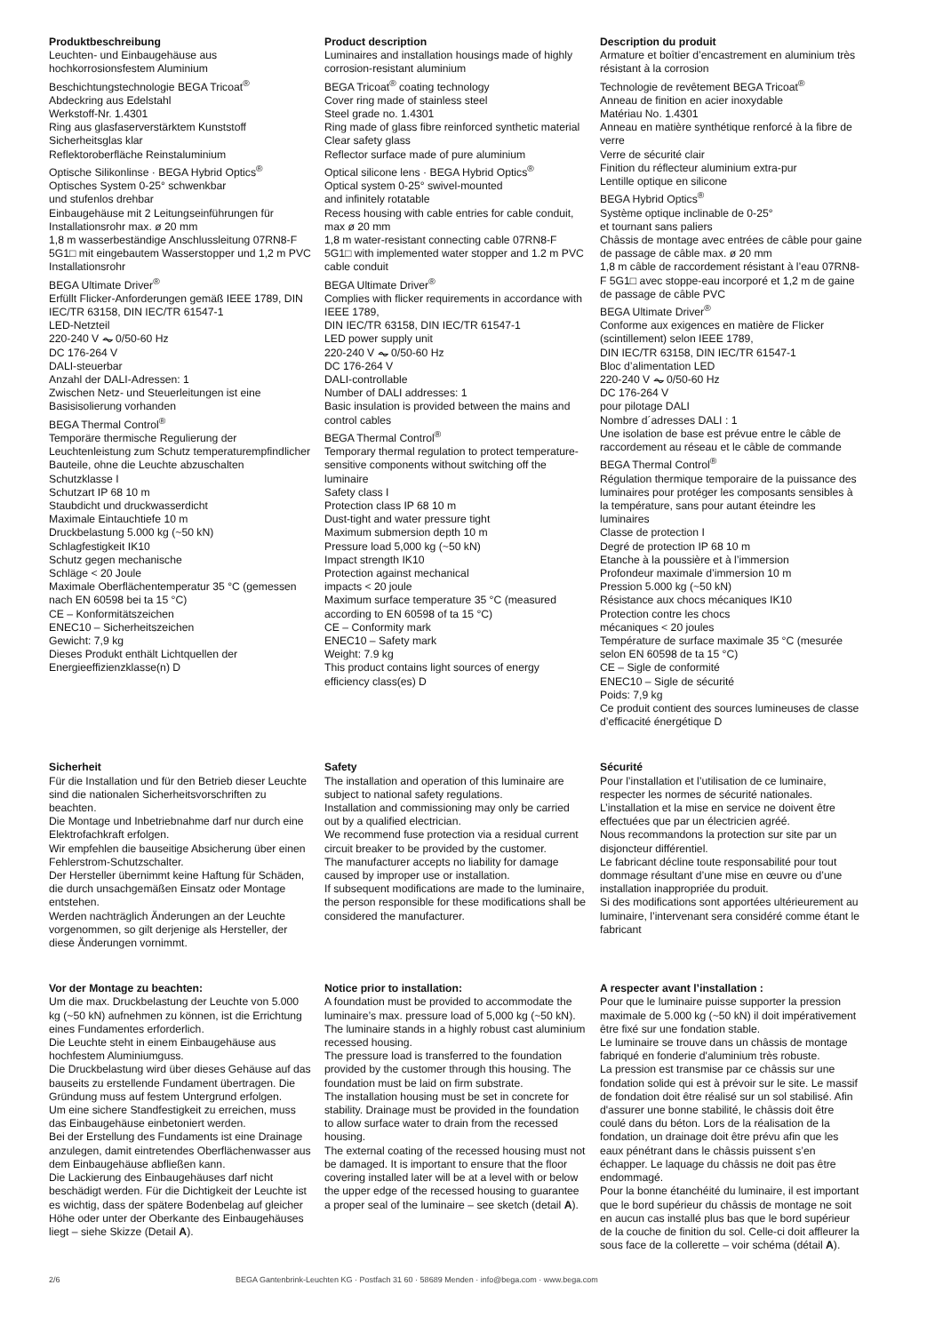Produktbeschreibung
Leuchten- und Einbaugehäuse aus
hochkorrosionsfestem Aluminium
Beschichtungstechnologie BEGA Tricoat<sup>®</sup>
Abdeckring aus Edelstahl
Werkstoff-Nr. 1.4301
Ring aus glasfaserverstärktem Kunststoff
Sicherheitsglas klar
Reflektoroberfläche Reinstaluminium
Optische Silikonlinse · BEGA Hybrid Optics<sup>®</sup>
Optisches System 0-25° schwenkbar
und stufenlos drehbar
Einbaugehäuse mit 2 Leitungseinführungen für Installationsrohr max. ø 20 mm
1,8 m wasserbeständige Anschlussleitung 07RN8-F 5G1□ mit eingebautem Wasserstopper und 1,2 m PVC Installationsrohr
BEGA Ultimate Driver<sup>®</sup>
Erfüllt Flicker-Anforderungen gemäß IEEE 1789, DIN IEC/TR 63158, DIN IEC/TR 61547-1
LED-Netzteil
220-240 V ⏦ 0/50-60 Hz
DC 176-264 V
DALI-steuerbar
Anzahl der DALI-Adressen: 1
Zwischen Netz- und Steuerleitungen ist eine Basisisolierung vorhanden
BEGA Thermal Control<sup>®</sup>
Temporäre thermische Regulierung der Leuchtenleistung zum Schutz temperatur­empfindlicher Bauteile, ohne die Leuchte abzuschalten
Schutzklasse I
Schutzart IP 68 10 m
Staubdicht und druckwasserdicht
Maximale Eintauchtiefe 10 m
Druckbelastung 5.000 kg (~50 kN)
Schlagfestigkeit IK10
Schutz gegen mechanische
Schläge < 20 Joule
Maximale Oberflächentemperatur 35 °C (gemessen nach EN 60598 bei ta 15 °C)
CE – Konformitätszeichen
ENEC10 – Sicherheitszeichen
Gewicht: 7,9 kg
Dieses Produkt enthält Lichtquellen der Energieeffizienzklasse(n) D
Product description
Luminaires and installation housings made of highly corrosion-resistant aluminium
BEGA Tricoat<sup>®</sup> coating technology
Cover ring made of stainless steel
Steel grade no. 1.4301
Ring made of glass fibre reinforced synthetic material
Clear safety glass
Reflector surface made of pure aluminium
Optical silicone lens · BEGA Hybrid Optics<sup>®</sup>
Optical system 0-25° swivel-mounted
and infinitely rotatable
Recess housing with cable entries for cable conduit, max ø 20 mm
1,8 m water-resistant connecting cable 07RN8-F 5G1□ with implemented water stopper and 1.2 m PVC cable conduit
BEGA Ultimate Driver<sup>®</sup>
Complies with flicker requirements in accordance with IEEE 1789,
DIN IEC/TR 63158, DIN IEC/TR 61547-1
LED power supply unit
220-240 V ⏦ 0/50-60 Hz
DC 176-264 V
DALI-controllable
Number of DALI addresses: 1
Basic insulation is provided between the mains and control cables
BEGA Thermal Control<sup>®</sup>
Temporary thermal regulation to protect temperature-sensitive components without switching off the luminaire
Safety class I
Protection class IP 68 10 m
Dust-tight and water pressure tight
Maximum submersion depth 10 m
Pressure load 5,000 kg (~50 kN)
Impact strength IK10
Protection against mechanical
impacts < 20 joule
Maximum surface temperature 35 °C (measured according to EN 60598 of ta 15 °C)
CE – Conformity mark
ENEC10 – Safety mark
Weight: 7.9 kg
This product contains light sources of energy efficiency class(es) D
Description du produit
Armature et boîtier d’encastrement en aluminium très résistant à la corrosion
Technologie de revêtement BEGA Tricoat<sup>®</sup>
Anneau de finition en acier inoxydable
Matériau No. 1.4301
Anneau en matière synthétique renforcé à la fibre de verre
Verre de sécurité clair
Finition du réflecteur aluminium extra-pur
Lentille optique en silicone
BEGA Hybrid Optics<sup>®</sup>
Système optique inclinable de 0-25°
et tournant sans paliers
Châssis de montage avec entrées de câble pour gaine de passage de câble max. ø 20 mm
1,8 m câble de raccordement résistant à l’eau 07RN8-F 5G1□ avec stoppe-eau incorporé et 1,2 m de gaine de passage de câble PVC
BEGA Ultimate Driver<sup>®</sup>
Conforme aux exigences en matière de Flicker (scintillement) selon IEEE 1789,
DIN IEC/TR 63158, DIN IEC/TR 61547-1
Bloc d’alimentation LED
220-240 V ⏦ 0/50-60 Hz
DC 176-264 V
pour pilotage DALI
Nombre d´adresses DALI : 1
Une isolation de base est prévue entre le câble de raccordement au réseau et le câble de commande
BEGA Thermal Control<sup>®</sup>
Régulation thermique temporaire de la puissance des luminaires pour protéger les composants sensibles à la température, sans pour autant éteindre les luminaires
Classe de protection I
Degré de protection IP 68 10 m
Etanche à la poussière et à l’immersion
Profondeur maximale d’immersion 10 m
Pression 5.000 kg (~50 kN)
Résistance aux chocs mécaniques IK10
Protection contre les chocs
mécaniques < 20 joules
Température de surface maximale 35 °C (mesurée selon EN 60598 de ta 15 °C)
CE – Sigle de conformité
ENEC10 – Sigle de sécurité
Poids: 7,9 kg
Ce produit contient des sources lumineuses de classe d’efficacité énergétique D
Sicherheit
Für die Installation und für den Betrieb dieser Leuchte sind die nationalen Sicherheitsvorschriften zu beachten.
Die Montage und Inbetriebnahme darf nur durch eine Elektrofachkraft erfolgen.
Wir empfehlen die bauseitige Absicherung über einen Fehlerstrom-Schutzschalter.
Der Hersteller übernimmt keine Haftung für Schäden, die durch unsachgemäßen Einsatz oder Montage entstehen.
Werden nachträglich Änderungen an der Leuchte vorgenommen, so gilt derjenige als Hersteller, der diese Änderungen vornimmt.
Safety
The installation and operation of this luminaire are subject to national safety regulations.
Installation and commissioning may only be carried out by a qualified electrician.
We recommend fuse protection via a residual current circuit breaker to be provided by the customer.
The manufacturer accepts no liability for damage caused by improper use or installation.
If subsequent modifications are made to the luminaire, the person responsible for these modifications shall be considered the manufacturer.
Sécurité
Pour l’installation et l’utilisation de ce luminaire, respecter les normes de sécurité nationales.
L’installation et la mise en service ne doivent être effectuées que par un électricien agréé.
Nous recommandons la protection sur site par un disjoncteur différentiel.
Le fabricant décline toute responsabilité pour tout dommage résultant d’une mise en œuvre ou d’une installation inappropriée du produit.
Si des modifications sont apportées ultérieurement au luminaire, l’intervenant sera considéré comme étant le fabricant
Vor der Montage zu beachten:
Um die max. Druckbelastung der Leuchte von 5.000 kg (~50 kN) aufnehmen zu können, ist die Errichtung eines Fundamentes erforderlich.
Die Leuchte steht in einem Einbau­gehäuse aus hochfestem Aluminiumguss.
Die Druckbelastung wird über dieses Gehäuse auf das bauseits zu erstellende Fundament übertragen. Die Gründung muss auf festem Untergrund erfolgen.
Um eine sichere Standfestigkeit zu erreichen, muss das Einbaugehäuse einbetoniert werden.
Bei der Erstellung des Fundaments ist eine Drainage anzulegen, damit eintretendes Oberflächenwasser aus dem Einbaugehäuse abfließen kann.
Die Lackierung des Einbaugehäuses darf nicht beschädigt werden. Für die Dichtigkeit der Leuchte ist es wichtig, dass der spätere Bodenbelag auf gleicher Höhe oder unter der Oberkante des Einbaugehäuses liegt – siehe Skizze (Detail A).
Notice prior to installation:
A foundation must be provided to accommodate the luminaire’s max. pressure load of 5,000 kg (~50 kN).
The luminaire stands in a highly robust cast aluminium recessed housing.
The pressure load is transferred to the foundation provided by the customer through this housing. The foundation must be laid on firm substrate.
The installation housing must be set in concrete for stability. Drainage must be provided in the foundation to allow surface water to drain from the recessed housing.
The external coating of the recessed housing must not be damaged. It is important to ensure that the floor covering installed later will be at a level with or below the upper edge of the recessed housing to guarantee a proper seal of the luminaire – see sketch (detail A).
A respecter avant l’installation :
Pour que le luminaire puisse supporter la pression maximale de 5.000 kg (~50 kN) il doit impérativement être fixé sur une fondation stable.
Le luminaire se trouve dans un châssis de montage fabriqué en fonderie d'aluminium très robuste.
La pression est transmise par ce châssis sur une fondation solide qui est à prévoir sur le site. Le massif de fondation doit être réalisé sur un sol stabilisé. Afin d'assurer une bonne stabilité, le châssis doit être coulé dans du béton. Lors de la réalisation de la fondation, un drainage doit être prévu afin que les eaux pénétrant dans le châssis puissent s’en échapper. Le laquage du châssis ne doit pas être endommagé.
Pour la bonne étanchéité du luminaire, il est important que le bord supérieur du châssis de montage ne soit en aucun cas installé plus bas que le bord supérieur de la couche de finition du sol. Celle-ci doit affleurer la sous face de la collerette – voir schéma (détail A).
2/6 BEGA Gantenbrink-Leuchten KG · Postfach 31 60 · 58689 Menden · info@bega.com · www.bega.com